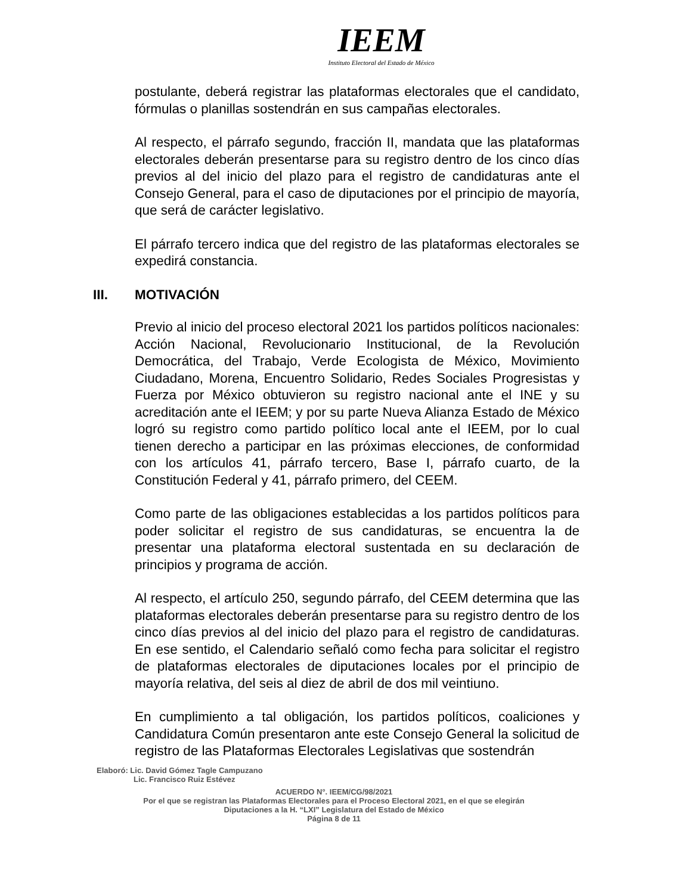IEEM
Instituto Electoral del Estado de México
postulante, deberá registrar las plataformas electorales que el candidato, fórmulas o planillas sostendrán en sus campañas electorales.
Al respecto, el párrafo segundo, fracción II, mandata que las plataformas electorales deberán presentarse para su registro dentro de los cinco días previos al del inicio del plazo para el registro de candidaturas ante el Consejo General, para el caso de diputaciones por el principio de mayoría, que será de carácter legislativo.
El párrafo tercero indica que del registro de las plataformas electorales se expedirá constancia.
III. MOTIVACIÓN
Previo al inicio del proceso electoral 2021 los partidos políticos nacionales: Acción Nacional, Revolucionario Institucional, de la Revolución Democrática, del Trabajo, Verde Ecologista de México, Movimiento Ciudadano, Morena, Encuentro Solidario, Redes Sociales Progresistas y Fuerza por México obtuvieron su registro nacional ante el INE y su acreditación ante el IEEM; y por su parte Nueva Alianza Estado de México logró su registro como partido político local ante el IEEM, por lo cual tienen derecho a participar en las próximas elecciones, de conformidad con los artículos 41, párrafo tercero, Base I, párrafo cuarto, de la Constitución Federal y 41, párrafo primero, del CEEM.
Como parte de las obligaciones establecidas a los partidos políticos para poder solicitar el registro de sus candidaturas, se encuentra la de presentar una plataforma electoral sustentada en su declaración de principios y programa de acción.
Al respecto, el artículo 250, segundo párrafo, del CEEM determina que las plataformas electorales deberán presentarse para su registro dentro de los cinco días previos al del inicio del plazo para el registro de candidaturas. En ese sentido, el Calendario señaló como fecha para solicitar el registro de plataformas electorales de diputaciones locales por el principio de mayoría relativa, del seis al diez de abril de dos mil veintiuno.
En cumplimiento a tal obligación, los partidos políticos, coaliciones y Candidatura Común presentaron ante este Consejo General la solicitud de registro de las Plataformas Electorales Legislativas que sostendrán
Elaboró: Lic. David Gómez Tagle Campuzano
Lic. Francisco Ruiz Estévez
ACUERDO N°. IEEM/CG/98/2021
Por el que se registran las Plataformas Electorales para el Proceso Electoral 2021, en el que se elegirán
Diputaciones a la H. “LXI” Legislatura del Estado de México
Página 8 de 11